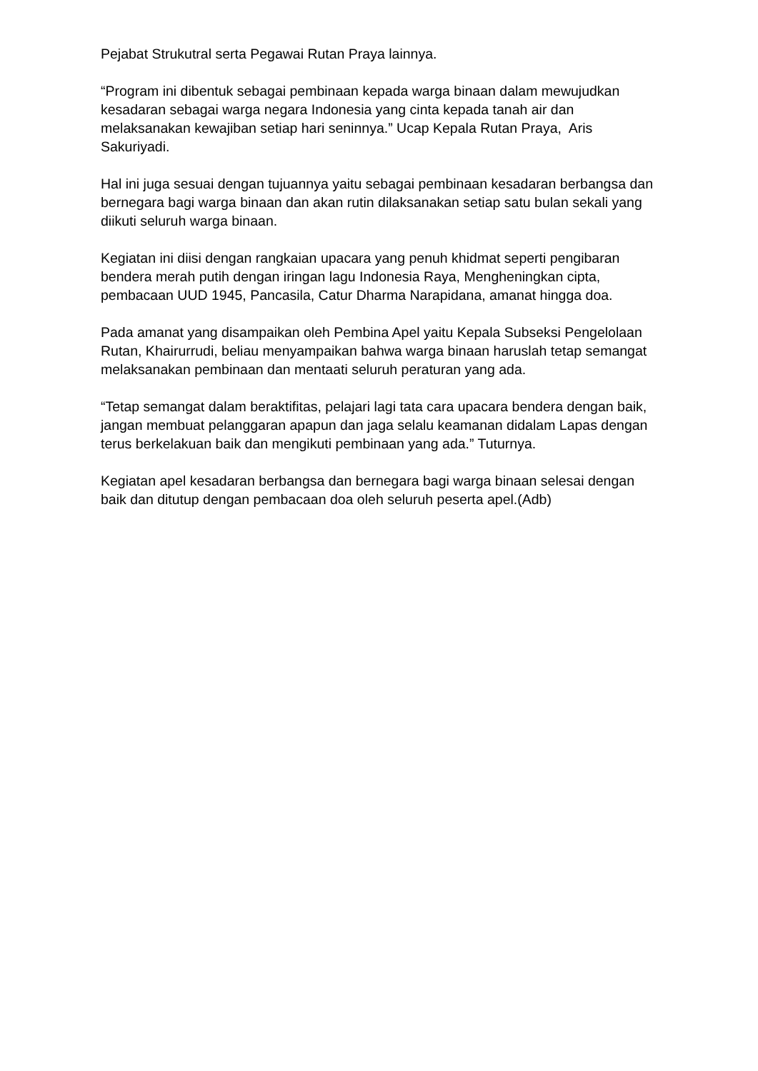Pejabat Strukutral serta Pegawai Rutan Praya lainnya.
“Program ini dibentuk sebagai pembinaan kepada warga binaan dalam mewujudkan kesadaran sebagai warga negara Indonesia yang cinta kepada tanah air dan melaksanakan kewajiban setiap hari seninnya.” Ucap Kepala Rutan Praya, Aris Sakuriyadi.
Hal ini juga sesuai dengan tujuannya yaitu sebagai pembinaan kesadaran berbangsa dan bernegara bagi warga binaan dan akan rutin dilaksanakan setiap satu bulan sekali yang diikuti seluruh warga binaan.
Kegiatan ini diisi dengan rangkaian upacara yang penuh khidmat seperti pengibaran bendera merah putih dengan iringan lagu Indonesia Raya, Mengheningkan cipta, pembacaan UUD 1945, Pancasila, Catur Dharma Narapidana, amanat hingga doa.
Pada amanat yang disampaikan oleh Pembina Apel yaitu Kepala Subseksi Pengelolaan Rutan, Khairurrudi, beliau menyampaikan bahwa warga binaan haruslah tetap semangat melaksanakan pembinaan dan mentaati seluruh peraturan yang ada.
“Tetap semangat dalam beraktifitas, pelajari lagi tata cara upacara bendera dengan baik, jangan membuat pelanggaran apapun dan jaga selalu keamanan didalam Lapas dengan terus berkelakuan baik dan mengikuti pembinaan yang ada.” Tuturnya.
Kegiatan apel kesadaran berbangsa dan bernegara bagi warga binaan selesai dengan baik dan ditutup dengan pembacaan doa oleh seluruh peserta apel.(Adb)